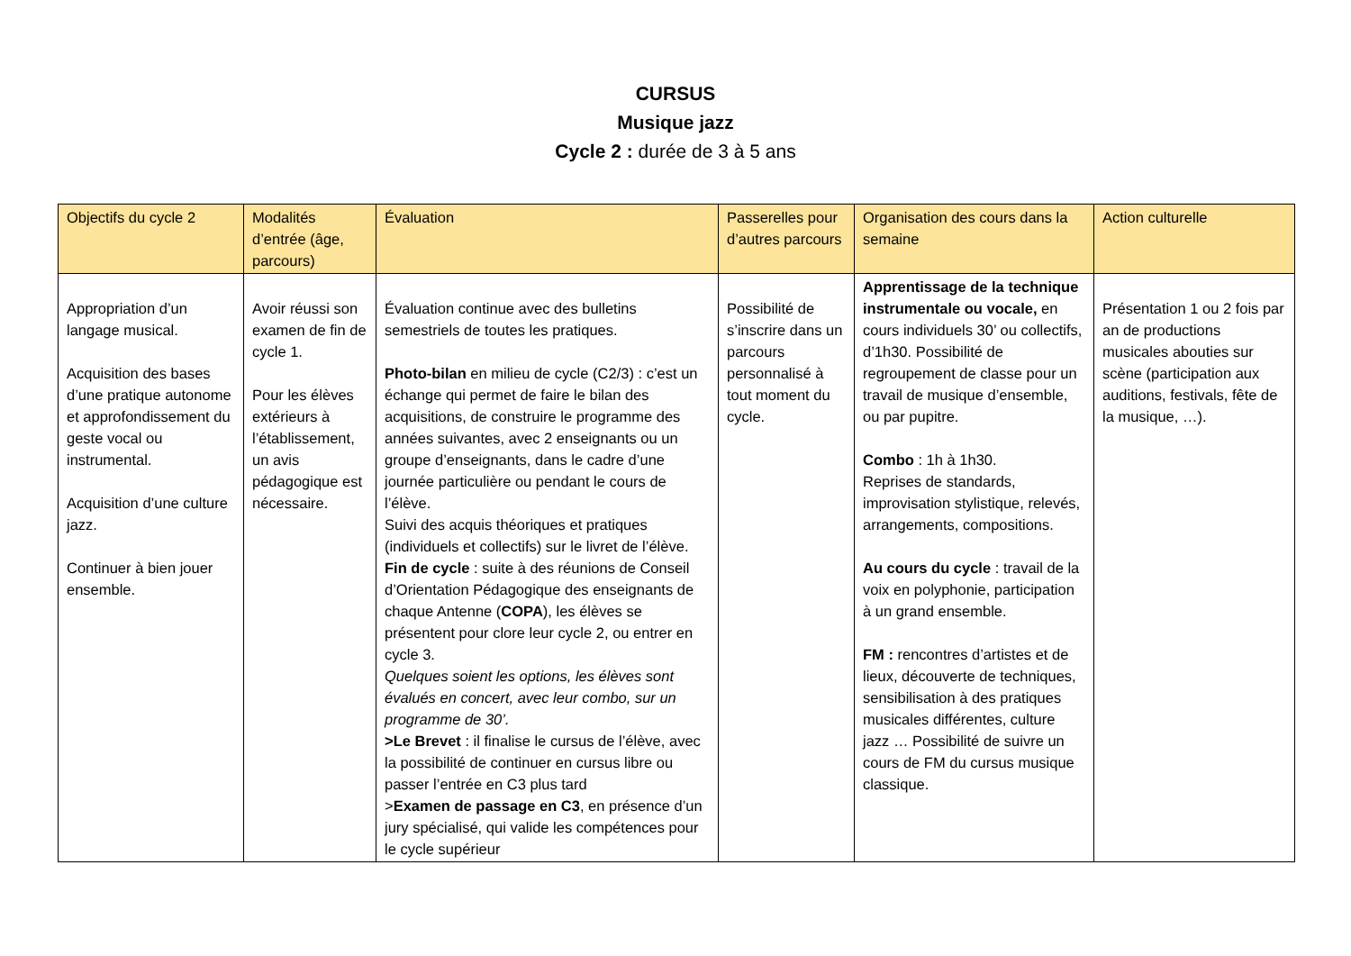CURSUS
Musique jazz
Cycle 2 : durée de 3 à 5 ans
| Objectifs du cycle 2 | Modalités d’entrée (âge, parcours) | Évaluation | Passerelles pour d’autres parcours | Organisation des cours dans la semaine | Action culturelle |
| --- | --- | --- | --- | --- | --- |
| Appropriation d’un langage musical. Acquisition des bases d’une pratique autonome et approfondissement du geste vocal ou instrumental. Acquisition d’une culture jazz. Continuer à bien jouer ensemble. | Avoir réussi son examen de fin de cycle 1. Pour les élèves extérieurs à l’établissement, un avis pédagogique est nécessaire. | Évaluation continue avec des bulletins semestriels de toutes les pratiques. Photo-bilan en milieu de cycle (C2/3) : c’est un échange qui permet de faire le bilan des acquisitions, de construire le programme des années suivantes, avec 2 enseignants ou un groupe d’enseignants, dans le cadre d’une journée particulière ou pendant le cours de l’élève. Suivi des acquis théoriques et pratiques (individuels et collectifs) sur le livret de l’élève. Fin de cycle : suite à des réunions de Conseil d’Orientation Pédagogique des enseignants de chaque Antenne ( COPA ), les élèves se présentent pour clore leur cycle 2, ou entrer en cycle 3. Quelques soient les options, les élèves sont évalués en concert, avec leur combo, sur un programme de 30’. >Le Brevet : il finalise le cursus de l’élève, avec la possibilité de continuer en cursus libre ou passer l’entrée en C3 plus tard > Examen de passage en C3 , en présence d’un jury spécialisé, qui valide les compétences pour le cycle supérieur | Possibilité de s’inscrire dans un parcours personnalisé à tout moment du cycle. | Apprentissage de la technique instrumentale ou vocale, en cours individuels 30’ ou collectifs, d’1h30. Possibilité de regroupement de classe pour un travail de musique d’ensemble, ou par pupitre. Combo : 1h à 1h30. Reprises de standards, improvisation stylistique, relevés, arrangements, compositions. Au cours du cycle : travail de la voix en polyphonie, participation à un grand ensemble. FM : rencontres d’artistes et de lieux, découverte de techniques, sensibilisation à des pratiques musicales différentes, culture jazz … Possibilité de suivre un cours de FM du cursus musique classique. | Présentation 1 ou 2 fois par an de productions musicales abouties sur scène (participation aux auditions, festivals, fête de la musique, …). |